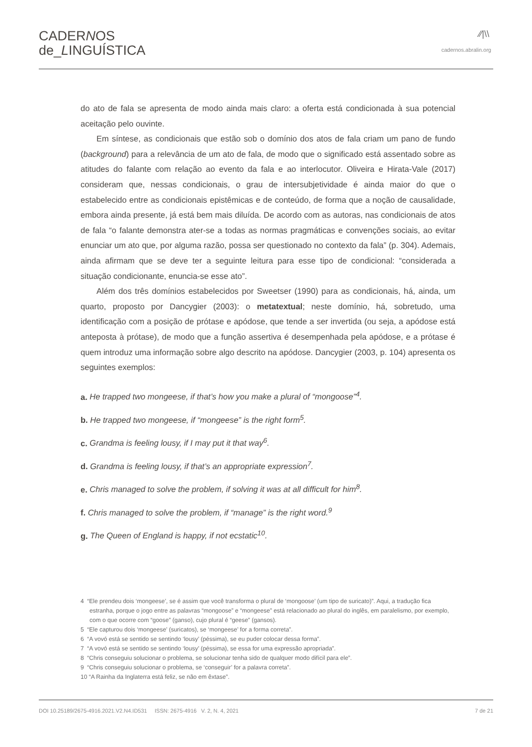CADERNOS
de_LINGUÍSTICA
⁄⁄|\\
cadernos.abralin.org
do ato de fala se apresenta de modo ainda mais claro: a oferta está condicionada à sua potencial aceitação pelo ouvinte.
Em síntese, as condicionais que estão sob o domínio dos atos de fala criam um pano de fundo (background) para a relevância de um ato de fala, de modo que o significado está assentado sobre as atitudes do falante com relação ao evento da fala e ao interlocutor. Oliveira e Hirata-Vale (2017) consideram que, nessas condicionais, o grau de intersubjetividade é ainda maior do que o estabelecido entre as condicionais epistêmicas e de conteúdo, de forma que a noção de causalidade, embora ainda presente, já está bem mais diluída. De acordo com as autoras, nas condicionais de atos de fala “o falante demonstra ater-se a todas as normas pragmáticas e convenções sociais, ao evitar enunciar um ato que, por alguma razão, possa ser questionado no contexto da fala” (p. 304). Ademais, ainda afirmam que se deve ter a seguinte leitura para esse tipo de condicional: “considerada a situação condicionante, enuncia-se esse ato”.
Além dos três domínios estabelecidos por Sweetser (1990) para as condicionais, há, ainda, um quarto, proposto por Dancygier (2003): o metatextual; neste domínio, há, sobretudo, uma identificação com a posição de prótase e apódose, que tende a ser invertida (ou seja, a apódose está anteposta à prótase), de modo que a função assertiva é desempenhada pela apódose, e a prótase é quem introduz uma informação sobre algo descrito na apódose. Dancygier (2003, p. 104) apresenta os seguintes exemplos:
a. He trapped two mongeese, if that’s how you make a plural of “mongoose”<sup>4</sup>.
b. He trapped two mongeese, if “mongeese” is the right form<sup>5</sup>.
c. Grandma is feeling lousy, if I may put it that way<sup>6</sup>.
d. Grandma is feeling lousy, if that’s an appropriate expression<sup>7</sup>.
e. Chris managed to solve the problem, if solving it was at all difficult for him<sup>8</sup>.
f. Chris managed to solve the problem, if “manage” is the right word.<sup>9</sup>
g. The Queen of England is happy, if not ecstatic<sup>10</sup>.
4 “Ele prendeu dois ‘mongeese’, se é assim que você transforma o plural de ‘mongoose’ (um tipo de suricato)”. Aqui, a tradução fica estranha, porque o jogo entre as palavras “mongoose” e “mongeese” está relacionado ao plural do inglês, em paralelismo, por exemplo, com o que ocorre com “goose” (ganso), cujo plural é “geese” (gansos).
5 “Ele capturou dois ‘mongeese’ (suricatos), se ‘mongeese’ for a forma correta”.
6 “A vovó está se sentido se sentindo ‘lousy’ (péssima), se eu puder colocar dessa forma”.
7 “A vovó está se sentido se sentindo ‘lousy’ (péssima), se essa for uma expressão apropriada”.
8 “Chris conseguiu solucionar o problema, se solucionar tenha sido de qualquer modo difícil para ele”.
9 “Chris conseguiu solucionar o problema, se ‘conseguir’ for a palavra correta”.
10 “A Rainha da Inglaterra está feliz, se não em êxtase”.
DOI 10.25189/2675-4916.2021.V2.N4.ID531 ISSN: 2675-4916 V. 2, N. 4, 2021 7 de 21